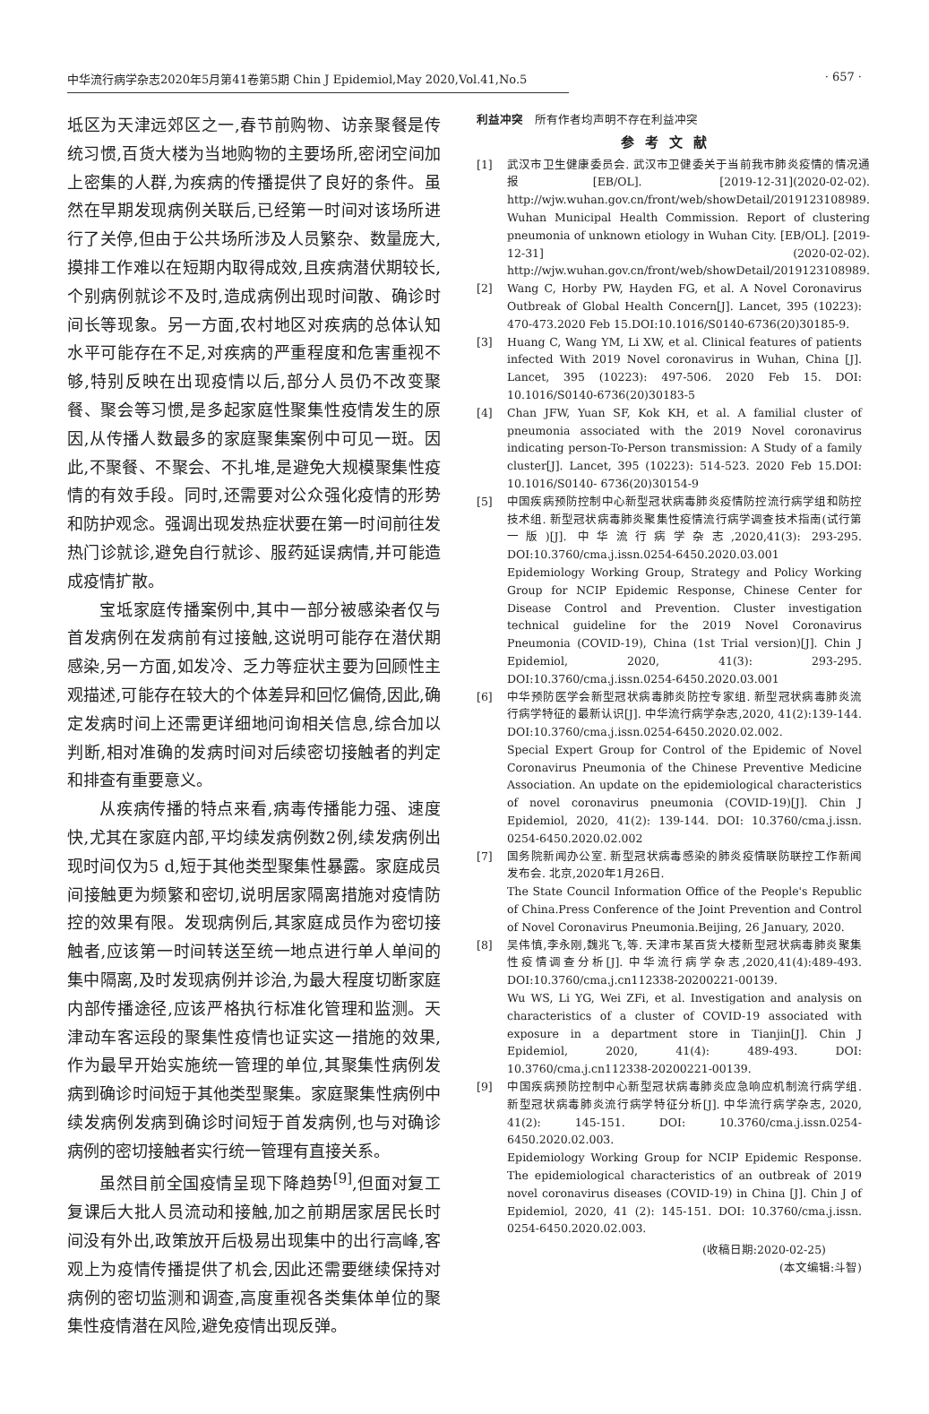中华流行病学杂志2020年5月第41卷第5期 Chin J Epidemiol,May 2020,Vol.41,No.5 · 657 ·
坻区为天津远郊区之一,春节前购物、访亲聚餐是传统习惯,百货大楼为当地购物的主要场所,密闭空间加上密集的人群,为疾病的传播提供了良好的条件。虽然在早期发现病例关联后,已经第一时间对该场所进行了关停,但由于公共场所涉及人员繁杂、数量庞大,摸排工作难以在短期内取得成效,且疾病潜伏期较长,个别病例就诊不及时,造成病例出现时间散、确诊时间长等现象。另一方面,农村地区对疾病的总体认知水平可能存在不足,对疾病的严重程度和危害重视不够,特别反映在出现疫情以后,部分人员仍不改变聚餐、聚会等习惯,是多起家庭性聚集性疫情发生的原因,从传播人数最多的家庭聚集案例中可见一斑。因此,不聚餐、不聚会、不扎堆,是避免大规模聚集性疫情的有效手段。同时,还需要对公众强化疫情的形势和防护观念。强调出现发热症状要在第一时间前往发热门诊就诊,避免自行就诊、服药延误病情,并可能造成疫情扩散。
宝坻家庭传播案例中,其中一部分被感染者仅与首发病例在发病前有过接触,这说明可能存在潜伏期感染,另一方面,如发冷、乏力等症状主要为回顾性主观描述,可能存在较大的个体差异和回忆偏倚,因此,确定发病时间上还需更详细地问询相关信息,综合加以判断,相对准确的发病时间对后续密切接触者的判定和排查有重要意义。
从疾病传播的特点来看,病毒传播能力强、速度快,尤其在家庭内部,平均续发病例数2例,续发病例出现时间仅为5 d,短于其他类型聚集性暴露。家庭成员间接触更为频繁和密切,说明居家隔离措施对疫情防控的效果有限。发现病例后,其家庭成员作为密切接触者,应该第一时间转送至统一地点进行单人单间的集中隔离,及时发现病例并诊治,为最大程度切断家庭内部传播途径,应该严格执行标准化管理和监测。天津动车客运段的聚集性疫情也证实这一措施的效果,作为最早开始实施统一管理的单位,其聚集性病例发病到确诊时间短于其他类型聚集。家庭聚集性病例中续发病例发病到确诊时间短于首发病例,也与对确诊病例的密切接触者实行统一管理有直接关系。
虽然目前全国疫情呈现下降趋势<sup>[9]</sup>,但面对复工复课后大批人员流动和接触,加之前期居家居民长时间没有外出,政策放开后极易出现集中的出行高峰,客观上为疫情传播提供了机会,因此还需要继续保持对病例的密切监测和调查,高度重视各类集体单位的聚集性疫情潜在风险,避免疫情出现反弹。
利益冲突　所有作者均声明不存在利益冲突
参考文献
[1] 武汉市卫生健康委员会. 武汉市卫健委关于当前我市肺炎疫情的情况通报[EB/OL]. [2019-12-31](2020-02-02). http://wjw.wuhan.gov.cn/front/web/showDetail/2019123108989.
Wuhan Municipal Health Commission. Report of clustering pneumonia of unknown etiology in Wuhan City. [EB/OL]. [2019-12-31] (2020-02-02). http://wjw.wuhan.gov.cn/front/web/showDetail/2019123108989.
[2] Wang C, Horby PW, Hayden FG, et al. A Novel Coronavirus Outbreak of Global Health Concern[J]. Lancet, 395 (10223): 470-473.2020 Feb 15.DOI:10.1016/S0140-6736(20)30185-9.
[3] Huang C, Wang YM, Li XW, et al. Clinical features of patients infected With 2019 Novel coronavirus in Wuhan, China [J]. Lancet, 395 (10223): 497-506. 2020 Feb 15. DOI: 10.1016/S0140-6736(20)30183-5
[4] Chan JFW, Yuan SF, Kok KH, et al. A familial cluster of pneumonia associated with the 2019 Novel coronavirus indicating person-To-Person transmission: A Study of a family cluster[J]. Lancet, 395 (10223): 514-523. 2020 Feb 15.DOI: 10.1016/S0140- 6736(20)30154-9
[5] 中国疾病预防控制中心新型冠状病毒肺炎疫情防控流行病学组和防控技术组. 新型冠状病毒肺炎聚集性疫情流行病学调查技术指南(试行第一版)[J]. 中华流行病学杂志,2020,41(3): 293-295. DOI:10.3760/cma.j.issn.0254-6450.2020.03.001
Epidemiology Working Group, Strategy and Policy Working Group for NCIP Epidemic Response, Chinese Center for Disease Control and Prevention. Cluster investigation technical guideline for the 2019 Novel Coronavirus Pneumonia (COVID-19), China (1st Trial version)[J]. Chin J Epidemiol, 2020, 41(3): 293-295. DOI:10.3760/cma.j.issn.0254-6450.2020.03.001
[6] 中华预防医学会新型冠状病毒肺炎防控专家组. 新型冠状病毒肺炎流行病学特征的最新认识[J]. 中华流行病学杂志,2020, 41(2):139-144. DOI:10.3760/cma.j.issn.0254-6450.2020.02.002.
Special Expert Group for Control of the Epidemic of Novel Coronavirus Pneumonia of the Chinese Preventive Medicine Association. An update on the epidemiological characteristics of novel coronavirus pneumonia (COVID-19)[J]. Chin J Epidemiol, 2020, 41(2): 139-144. DOI: 10.3760/cma.j.issn. 0254-6450.2020.02.002
[7] 国务院新闻办公室. 新型冠状病毒感染的肺炎疫情联防联控工作新闻发布会. 北京,2020年1月26日.
The State Council Information Office of the People's Republic of China.Press Conference of the Joint Prevention and Control of Novel Coronavirus Pneumonia.Beijing, 26 January, 2020.
[8] 吴伟慎,李永刚,魏兆飞,等. 天津市某百货大楼新型冠状病毒肺炎聚集性疫情调查分析[J]. 中华流行病学杂志,2020,41(4):489-493. DOI:10.3760/cma.j.cn112338-20200221-00139.
Wu WS, Li YG, Wei ZFi, et al. Investigation and analysis on characteristics of a cluster of COVID-19 associated with exposure in a department store in Tianjin[J]. Chin J Epidemiol, 2020, 41(4): 489-493. DOI: 10.3760/cma.j.cn112338-20200221-00139.
[9] 中国疾病预防控制中心新型冠状病毒肺炎应急响应机制流行病学组. 新型冠状病毒肺炎流行病学特征分析[J]. 中华流行病学杂志, 2020, 41(2): 145-151. DOI: 10.3760/cma.j.issn.0254-6450.2020.02.003.
Epidemiology Working Group for NCIP Epidemic Response. The epidemiological characteristics of an outbreak of 2019 novel coronavirus diseases (COVID-19) in China [J]. Chin J of Epidemiol, 2020, 41 (2): 145-151. DOI: 10.3760/cma.j.issn. 0254-6450.2020.02.003.
(收稿日期:2020-02-25)
(本文编辑:斗智)